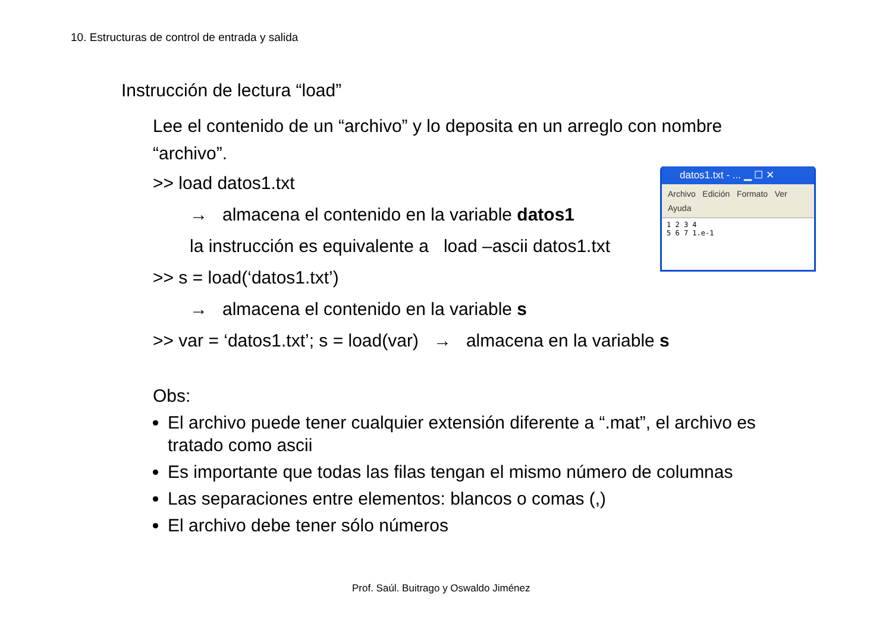10. Estructuras de control de entrada y salida
Instrucción de lectura “load”
Lee el contenido de un “archivo” y lo deposita en un arreglo con nombre “archivo”.
>> load datos1.txt
→ almacena el contenido en la variable datos1
la instrucción es equivalente a load –ascii datos1.txt
>> s = load(‘datos1.txt’)
→ almacena el contenido en la variable s
>> var = ‘datos1.txt’; s = load(var) → almacena en la variable s
Obs:
El archivo puede tener cualquier extensión diferente a “.mat”, el archivo es tratado como ascii
Es importante que todas las filas tengan el mismo número de columnas
Las separaciones entre elementos: blancos o comas (,)
El archivo debe tener sólo números
datos1.txt - ... ▁ ☐ ✕
Archivo Edición Formato Ver
Ayuda
1 2 3 4
5 6 7 1.e-1
Prof. Saúl. Buitrago y Oswaldo Jiménez